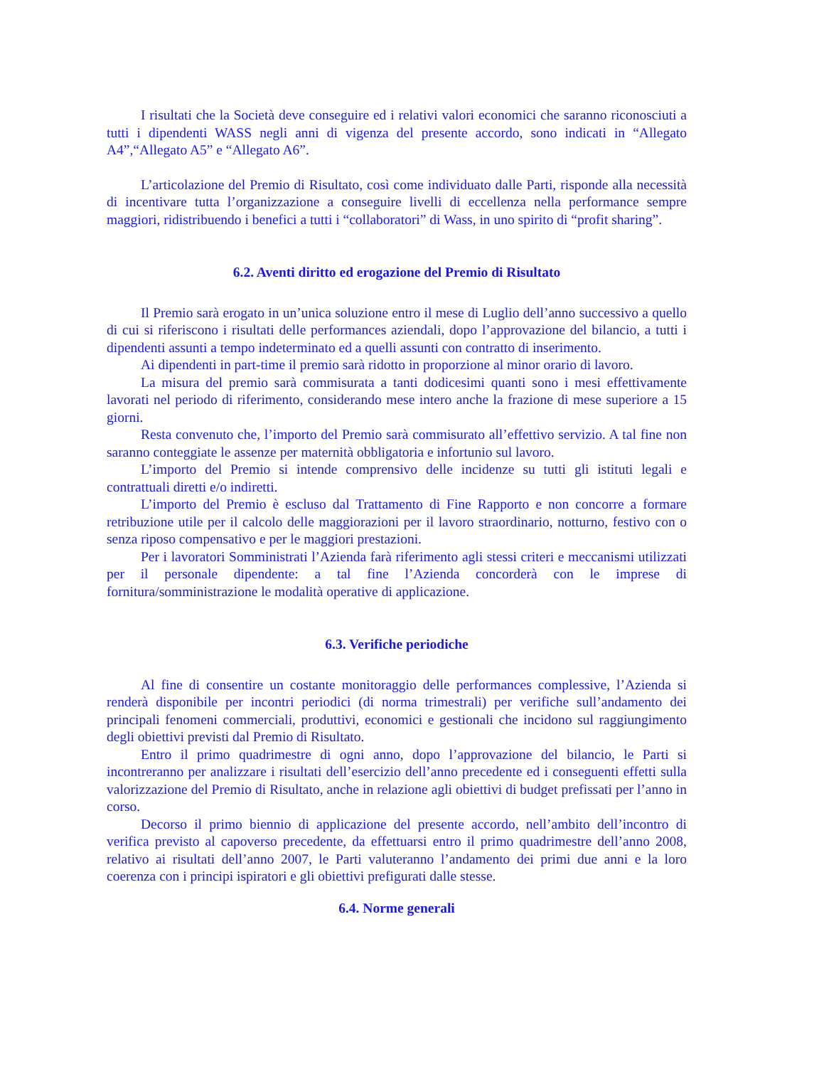I risultati che la Società deve conseguire ed i relativi valori economici che saranno riconosciuti a tutti i dipendenti WASS negli anni di vigenza del presente accordo, sono indicati in “Allegato A4”,“Allegato A5” e “Allegato A6”.
L’articolazione del Premio di Risultato, così come individuato dalle Parti, risponde alla necessità di incentivare tutta l’organizzazione a conseguire livelli di eccellenza nella performance sempre maggiori, ridistribuendo i benefici a tutti i “collaboratori” di Wass, in uno spirito di “profit sharing”.
6.2. Aventi diritto ed erogazione del Premio di Risultato
Il Premio sarà erogato in un’unica soluzione entro il mese di Luglio dell’anno successivo a quello di cui si riferiscono i risultati delle performances aziendali, dopo l’approvazione del bilancio, a tutti i dipendenti assunti a tempo indeterminato ed a quelli assunti con contratto di inserimento.
Ai dipendenti in part-time il premio sarà ridotto in proporzione al minor orario di lavoro.
La misura del premio sarà commisurata a tanti dodicesimi quanti sono i mesi effettivamente lavorati nel periodo di riferimento, considerando mese intero anche la frazione di mese superiore a 15 giorni.
Resta convenuto che, l’importo del Premio sarà commisurato all’effettivo servizio. A tal fine non saranno conteggiate le assenze per maternità obbligatoria e infortunio sul lavoro.
L’importo del Premio si intende comprensivo delle incidenze su tutti gli istituti legali e contrattuali diretti e/o indiretti.
L’importo del Premio è escluso dal Trattamento di Fine Rapporto e non concorre a formare retribuzione utile per il calcolo delle maggiorazioni per il lavoro straordinario, notturno, festivo con o senza riposo compensativo e per le maggiori prestazioni.
Per i lavoratori Somministrati l’Azienda farà riferimento agli stessi criteri e meccanismi utilizzati per il personale dipendente: a tal fine l’Azienda concorderà con le imprese di fornitura/somministrazione le modalità operative di applicazione.
6.3. Verifiche periodiche
Al fine di consentire un costante monitoraggio delle performances complessive, l’Azienda si renderà disponibile per incontri periodici (di norma trimestrali) per verifiche sull’andamento dei principali fenomeni commerciali, produttivi, economici e gestionali che incidono sul raggiungimento degli obiettivi previsti dal Premio di Risultato.
Entro il primo quadrimestre di ogni anno, dopo l’approvazione del bilancio, le Parti si incontreranno per analizzare i risultati dell’esercizio dell’anno precedente ed i conseguenti effetti sulla valorizzazione del Premio di Risultato, anche in relazione agli obiettivi di budget prefissati per l’anno in corso.
Decorso il primo biennio di applicazione del presente accordo, nell’ambito dell’incontro di verifica previsto al capoverso precedente, da effettuarsi entro il primo quadrimestre dell’anno 2008, relativo ai risultati dell’anno 2007, le Parti valuteranno l’andamento dei primi due anni e la loro coerenza con i principi ispiratori e gli obiettivi prefigurati dalle stesse.
6.4. Norme generali